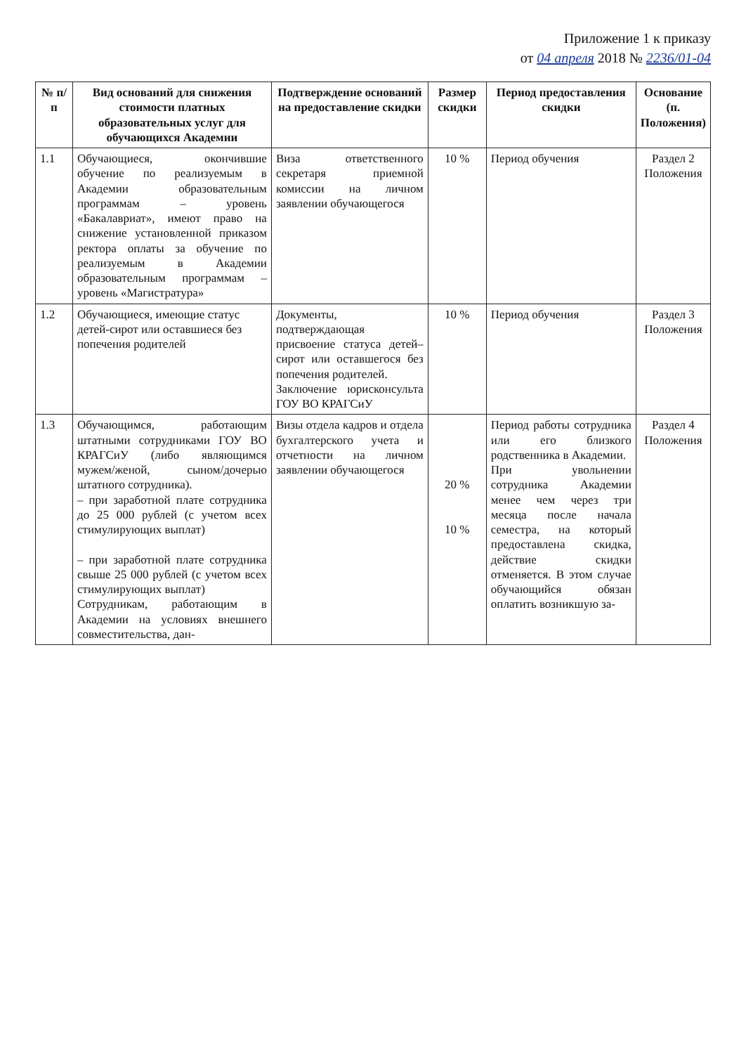Приложение 1 к приказу
от 04 апреля 2018 № 2236/01-04
| № п/п | Вид оснований для снижения стоимости платных образовательных услуг для обучающихся Академии | Подтверждение оснований на предоставление скидки | Размер скидки | Период предоставления скидки | Основание (п. Положения) |
| --- | --- | --- | --- | --- | --- |
| 1.1 | Обучающиеся, окончившие обучение по реализуемым в Академии образовательным программам – уровень «Бакалавриат», имеют право на снижение установленной приказом ректора оплаты за обучение по реализуемым в Академии образовательным программам – уровень «Магистратура» | Виза ответственного секретаря приемной комиссии на личном заявлении обучающегося | 10 % | Период обучения | Раздел 2 Положения |
| 1.2 | Обучающиеся, имеющие статус детей-сирот или оставшиеся без попечения родителей | Документы, подтверждающая присвоение статуса детей–сирот или оставшегося без попечения родителей. Заключение юрисконсульта ГОУ ВО КРАГСиУ | 10 % | Период обучения | Раздел 3 Положения |
| 1.3 | Обучающимся, работающим штатными сотрудниками ГОУ ВО КРАГСиУ (либо являющимся мужем/женой, сыном/дочерью штатного сотрудника). – при заработной плате сотрудника до 25 000 рублей (с учетом всех стимулирующих выплат) – при заработной плате сотрудника свыше 25 000 рублей (с учетом всех стимулирующих выплат) Сотрудникам, работающим в Академии на условиях внешнего совместительства, дан- | Визы отдела кадров и отдела бухгалтерского учета и отчетности на личном заявлении обучающегося | 20 % 10 % | Период работы сотрудника или его близкого родственника в Академии. При увольнении сотрудника Академии менее чем через три месяца после начала семестра, на который предоставлена скидка, действие скидки отменяется. В этом случае обучающийся обязан оплатить возникшую за- | Раздел 4 Положения |